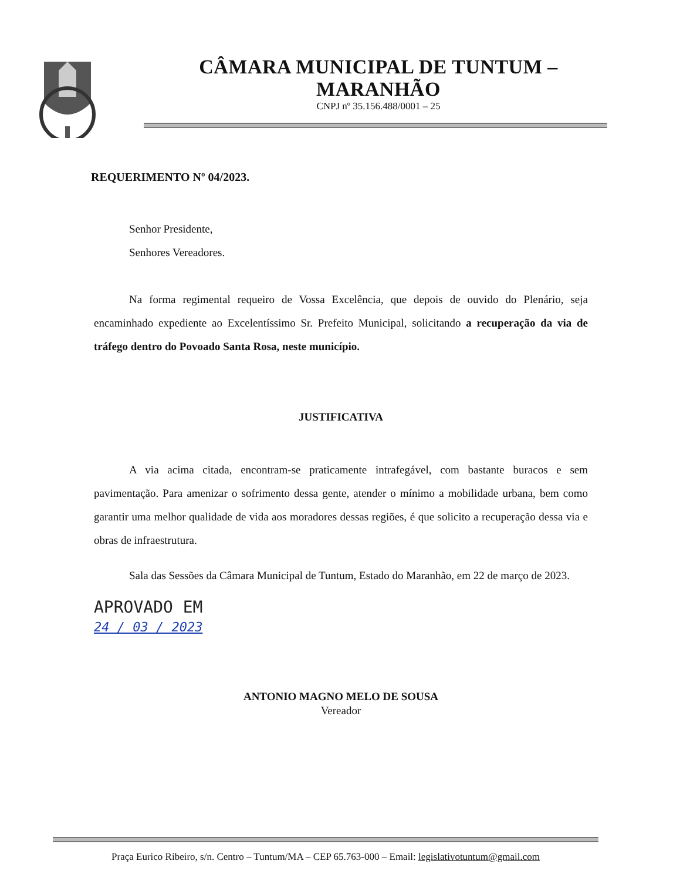CÂMARA MUNICIPAL DE TUNTUM – MARANHÃO
CNPJ nº 35.156.488/0001 – 25
REQUERIMENTO Nº 04/2023.
Senhor Presidente,
Senhores Vereadores.
Na forma regimental requeiro de Vossa Excelência, que depois de ouvido do Plenário, seja encaminhado expediente ao Excelentíssimo Sr. Prefeito Municipal, solicitando a recuperação da via de tráfego dentro do Povoado Santa Rosa, neste município.
JUSTIFICATIVA
A via acima citada, encontram-se praticamente intrafegável, com bastante buracos e sem pavimentação. Para amenizar o sofrimento dessa gente, atender o mínimo a mobilidade urbana, bem como garantir uma melhor qualidade de vida aos moradores dessas regiões, é que solicito a recuperação dessa via e obras de infraestrutura.
Sala das Sessões da Câmara Municipal de Tuntum, Estado do Maranhão, em 22 de março de 2023.
APROVADO EM
24 / 03 / 2023
ANTONIO MAGNO MELO DE SOUSA
Vereador
Praça Eurico Ribeiro, s/n. Centro – Tuntum/MA – CEP 65.763-000 – Email: legislativotuntum@gmail.com